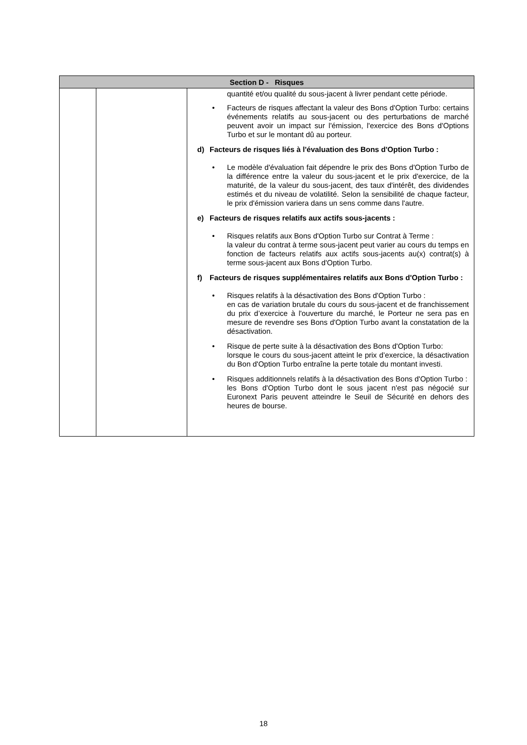| Section D - Risques | | |
| --- | --- | --- |
| | | quantité et/ou qualité du sous-jacent à livrer pendant cette période. • Facteurs de risques affectant la valeur des Bons d'Option Turbo: certains événements relatifs au sous-jacent ou des perturbations de marché peuvent avoir un impact sur l'émission, l'exercice des Bons d'Options Turbo et sur le montant dû au porteur. d) Facteurs de risques liés à l'évaluation des Bons d'Option Turbo : • Le modèle d'évaluation fait dépendre le prix des Bons d'Option Turbo de la différence entre la valeur du sous-jacent et le prix d'exercice, de la maturité, de la valeur du sous-jacent, des taux d'intérêt, des dividendes estimés et du niveau de volatilité. Selon la sensibilité de chaque facteur, le prix d'émission variera dans un sens comme dans l'autre. e) Facteurs de risques relatifs aux actifs sous-jacents : • Risques relatifs aux Bons d'Option Turbo sur Contrat à Terme : la valeur du contrat à terme sous-jacent peut varier au cours du temps en fonction de facteurs relatifs aux actifs sous-jacents au(x) contrat(s) à terme sous-jacent aux Bons d'Option Turbo. f) Facteurs de risques supplémentaires relatifs aux Bons d'Option Turbo : • Risques relatifs à la désactivation des Bons d'Option Turbo : en cas de variation brutale du cours du sous-jacent et de franchissement du prix d’exercice à l'ouverture du marché, le Porteur ne sera pas en mesure de revendre ses Bons d'Option Turbo avant la constatation de la désactivation. • Risque de perte suite à la désactivation des Bons d'Option Turbo: lorsque le cours du sous-jacent atteint le prix d’exercice, la désactivation du Bon d'Option Turbo entraîne la perte totale du montant investi. • Risques additionnels relatifs à la désactivation des Bons d'Option Turbo : les Bons d'Option Turbo dont le sous jacent n'est pas négocié sur Euronext Paris peuvent atteindre le Seuil de Sécurité en dehors des heures de bourse. |
18